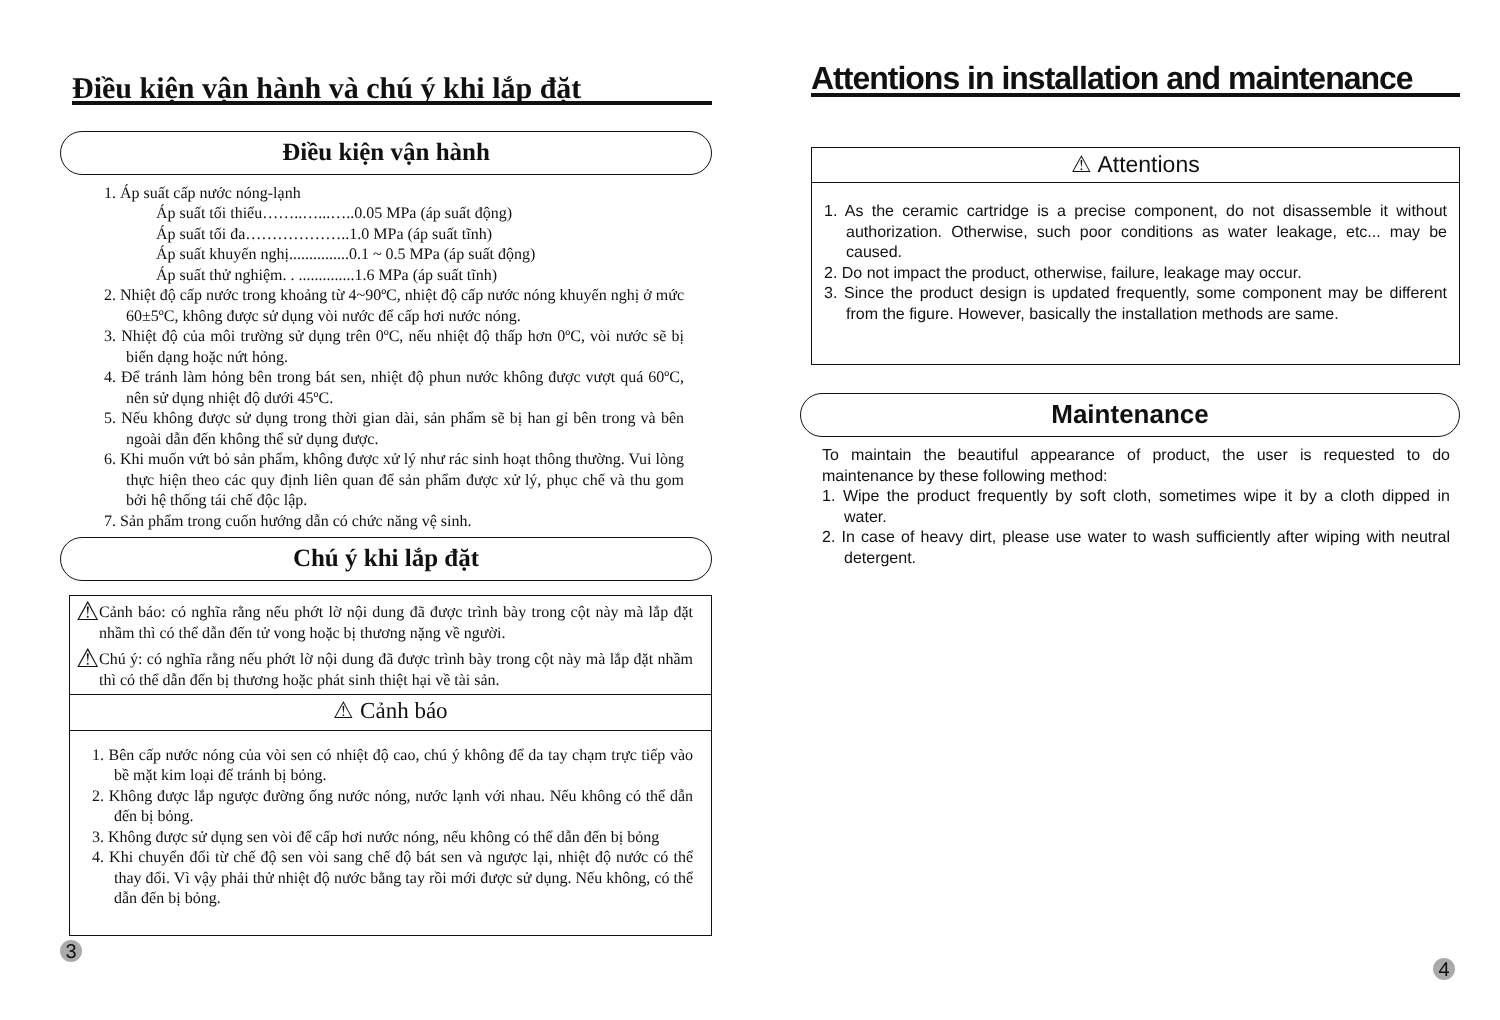Điều kiện vận hành và chú ý khi lắp đặt
Điều kiện vận hành
1. Áp suất cấp nước nóng-lạnh
Áp suất tối thiểu……..…...…..0.05 MPa (áp suất động)
Áp suất tối đa………………..1.0 MPa (áp suất tĩnh)
Áp suất khuyến nghị...............0.1 ~ 0.5 MPa (áp suất động)
Áp suất thử nghiệm. . ..............1.6 MPa (áp suất tĩnh)
2. Nhiệt độ cấp nước trong khoảng từ 4~90ºC, nhiệt độ cấp nước nóng khuyến nghị ở mức 60±5ºC, không được sử dụng vòi nước để cấp hơi nước nóng.
3. Nhiệt độ của môi trường sử dụng trên 0ºC, nếu nhiệt độ thấp hơn 0ºC, vòi nước sẽ bị biến dạng hoặc nứt hỏng.
4. Để tránh làm hỏng bên trong bát sen, nhiệt độ phun nước không được vượt quá 60ºC, nên sử dụng nhiệt độ dưới 45ºC.
5. Nếu không được sử dụng trong thời gian dài, sản phẩm sẽ bị han gỉ bên trong và bên ngoài dẫn đến không thể sử dụng được.
6. Khi muốn vứt bỏ sản phẩm, không được xử lý như rác sinh hoạt thông thường. Vui lòng thực hiện theo các quy định liên quan để sản phẩm được xử lý, phục chế và thu gom bởi hệ thống tái chế độc lập.
7. Sản phẩm trong cuốn hướng dẫn có chức năng vệ sinh.
Chú ý khi lắp đặt
⚠ Cảnh báo: có nghĩa rằng nếu phớt lờ nội dung đã được trình bày trong cột này mà lắp đặt nhầm thì có thể dẫn đến tử vong hoặc bị thương nặng về người.
⚠ Chú ý: có nghĩa rằng nếu phớt lờ nội dung đã được trình bày trong cột này mà lắp đặt nhầm thì có thể dẫn đến bị thương hoặc phát sinh thiệt hại về tài sản.
⚠ Cảnh báo
1. Bên cấp nước nóng của vòi sen có nhiệt độ cao, chú ý không để da tay chạm trực tiếp vào bề mặt kim loại để tránh bị bỏng.
2. Không được lắp ngược đường ống nước nóng, nước lạnh với nhau. Nếu không có thể dẫn đến bị bỏng.
3. Không được sử dụng sen vòi để cấp hơi nước nóng, nếu không có thể dẫn đến bị bỏng
4. Khi chuyển đổi từ chế độ sen vòi sang chế độ bát sen và ngược lại, nhiệt độ nước có thể thay đổi. Vì vậy phải thử nhiệt độ nước bằng tay rồi mới được sử dụng. Nếu không, có thể dẫn đến bị bỏng.
3
Attentions in installation and maintenance
⚠ Attentions
1. As the ceramic cartridge is a precise component, do not disassemble it without authorization. Otherwise, such poor conditions as water leakage, etc... may be caused.
2. Do not impact the product, otherwise, failure, leakage may occur.
3. Since the product design is updated frequently, some component may be different from the figure. However, basically the installation methods are same.
Maintenance
To maintain the beautiful appearance of product, the user is requested to do maintenance by these following method:
1. Wipe the product frequently by soft cloth, sometimes wipe it by a cloth dipped in water.
2. In case of heavy dirt, please use water to wash sufficiently after wiping with neutral detergent.
4